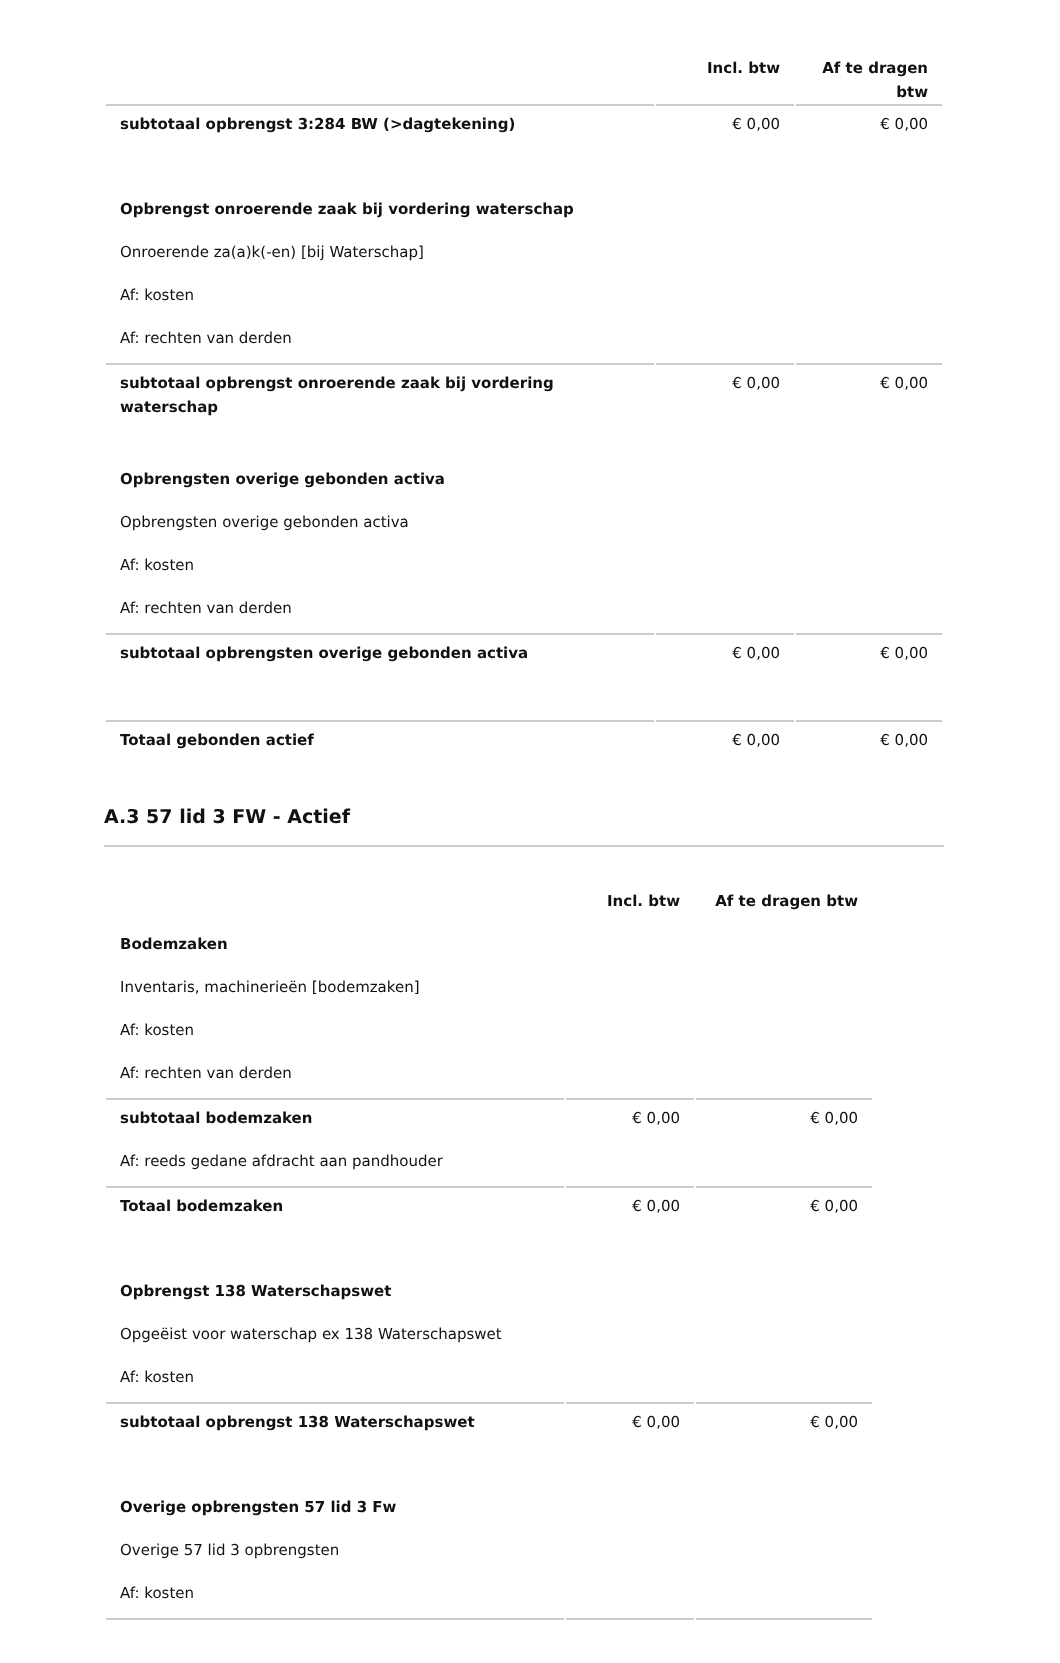| | Incl. btw | Af te dragen btw |
| --- | --- | --- |
| subtotaal opbrengst 3:284 BW (>dagtekening) | € 0,00 | € 0,00 |
| Opbrengst onroerende zaak bij vordering waterschap | | |
| Onroerende za(a)k(-en) [bij Waterschap] | | |
| Af: kosten | | |
| Af: rechten van derden | | |
| subtotaal opbrengst onroerende zaak bij vordering waterschap | € 0,00 | € 0,00 |
| Opbrengsten overige gebonden activa | | |
| Opbrengsten overige gebonden activa | | |
| Af: kosten | | |
| Af: rechten van derden | | |
| subtotaal opbrengsten overige gebonden activa | € 0,00 | € 0,00 |
| Totaal gebonden actief | € 0,00 | € 0,00 |
A.3 57 lid 3 FW - Actief
| | Incl. btw | Af te dragen btw |
| --- | --- | --- |
| Bodemzaken | | |
| Inventaris, machinerieën [bodemzaken] | | |
| Af: kosten | | |
| Af: rechten van derden | | |
| subtotaal bodemzaken | € 0,00 | € 0,00 |
| Af: reeds gedane afdracht aan pandhouder | | |
| Totaal bodemzaken | € 0,00 | € 0,00 |
| Opbrengst 138 Waterschapswet | | |
| Opgeëist voor waterschap ex 138 Waterschapswet | | |
| Af: kosten | | |
| subtotaal opbrengst 138 Waterschapswet | € 0,00 | € 0,00 |
| Overige opbrengsten 57 lid 3 Fw | | |
| Overige 57 lid 3 opbrengsten | | |
| Af: kosten | | |